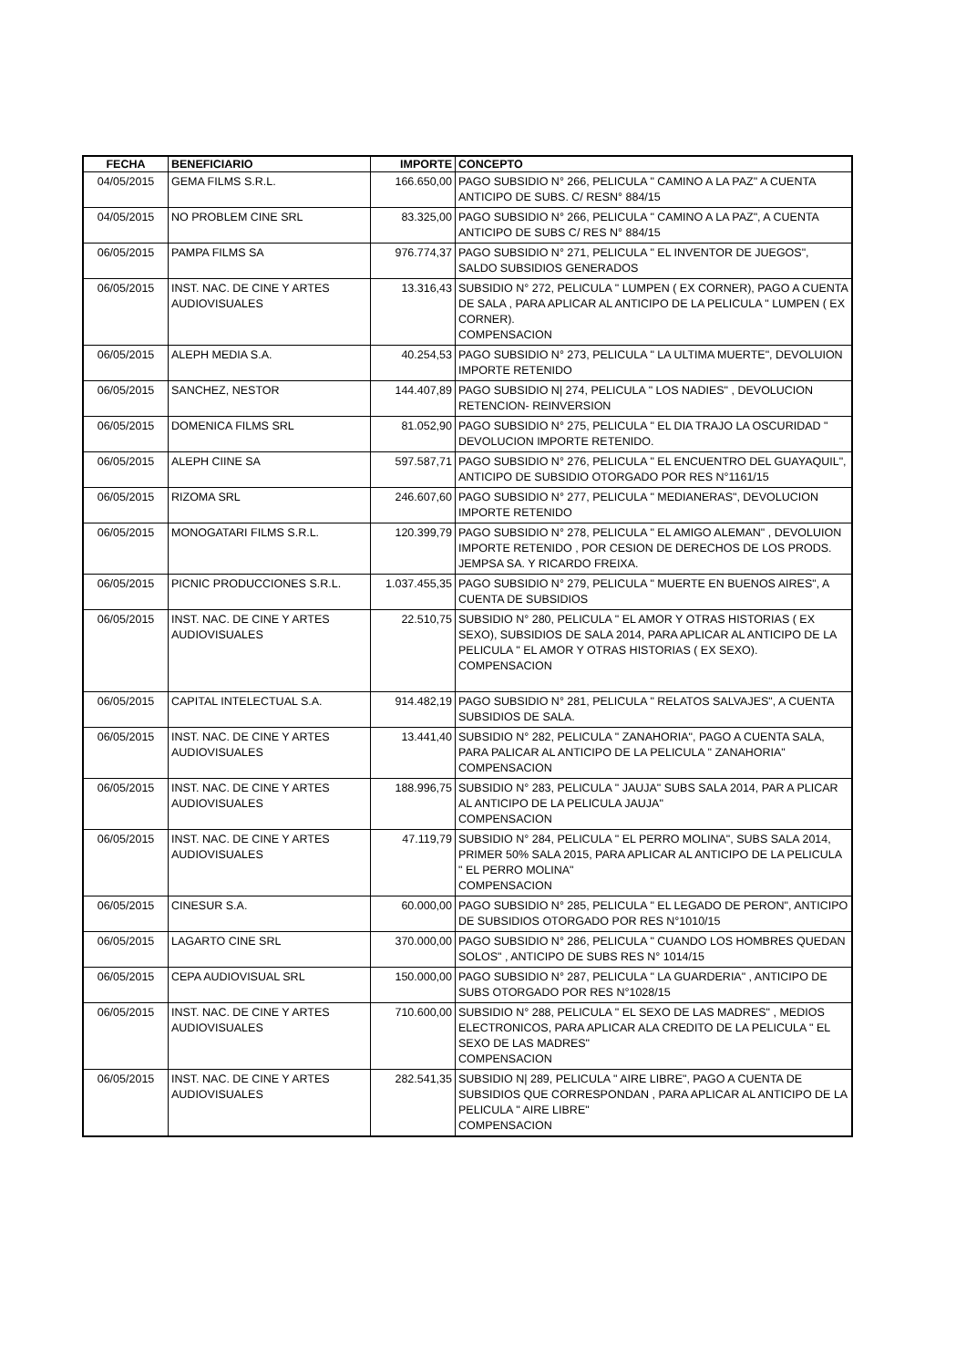| FECHA | BENEFICIARIO | IMPORTE | CONCEPTO |
| --- | --- | --- | --- |
| 04/05/2015 | GEMA FILMS S.R.L. | 166.650,00 | PAGO SUBSIDIO N° 266, PELICULA " CAMINO A LA PAZ" A CUENTA ANTICIPO DE SUBS. C/ RESN° 884/15 |
| 04/05/2015 | NO PROBLEM CINE SRL | 83.325,00 | PAGO SUBSIDIO N° 266, PELICULA " CAMINO A LA PAZ", A CUENTA ANTICIPO DE SUBS C/ RES N° 884/15 |
| 06/05/2015 | PAMPA FILMS SA | 976.774,37 | PAGO SUBSIDIO N° 271, PELICULA " EL INVENTOR DE JUEGOS", SALDO SUBSIDIOS GENERADOS |
| 06/05/2015 | INST. NAC. DE CINE Y ARTES AUDIOVISUALES | 13.316,43 | SUBSIDIO N° 272, PELICULA " LUMPEN ( EX CORNER), PAGO A CUENTA DE SALA , PARA APLICAR AL ANTICIPO DE LA PELICULA " LUMPEN ( EX CORNER). COMPENSACION |
| 06/05/2015 | ALEPH MEDIA S.A. | 40.254,53 | PAGO SUBSIDIO N° 273, PELICULA " LA ULTIMA MUERTE", DEVOLUION IMPORTE RETENIDO |
| 06/05/2015 | SANCHEZ, NESTOR | 144.407,89 | PAGO SUBSIDIO N/ 274, PELICULA " LOS NADIES" , DEVOLUCION RETENCION- REINVERSION |
| 06/05/2015 | DOMENICA FILMS SRL | 81.052,90 | PAGO SUBSIDIO N° 275, PELICULA " EL DIA TRAJO LA OSCURIDAD " DEVOLUCION IMPORTE RETENIDO. |
| 06/05/2015 | ALEPH CIINE SA | 597.587,71 | PAGO SUBSIDIO N° 276, PELICULA " EL ENCUENTRO DEL GUAYAQUIL", ANTICIPO DE SUBSIDIO OTORGADO POR RES N°1161/15 |
| 06/05/2015 | RIZOMA SRL | 246.607,60 | PAGO SUBSIDIO N° 277, PELICULA " MEDIANERAS", DEVOLUCION IMPORTE RETENIDO |
| 06/05/2015 | MONOGATARI FILMS S.R.L. | 120.399,79 | PAGO SUBSIDIO N° 278, PELICULA " EL AMIGO ALEMAN" , DEVOLUION IMPORTE RETENIDO , POR CESION DE DERECHOS DE LOS PRODS. JEMPSA SA. Y RICARDO FREIXA. |
| 06/05/2015 | PICNIC PRODUCCIONES S.R.L. | 1.037.455,35 | PAGO SUBSIDIO N° 279, PELICULA " MUERTE EN BUENOS AIRES", A CUENTA DE SUBSIDIOS |
| 06/05/2015 | INST. NAC. DE CINE Y ARTES AUDIOVISUALES | 22.510,75 | SUBSIDIO N° 280, PELICULA " EL AMOR Y OTRAS HISTORIAS ( EX SEXO), SUBSIDIOS DE SALA 2014, PARA APLICAR AL ANTICIPO DE LA PELICULA " EL AMOR Y OTRAS HISTORIAS ( EX SEXO). COMPENSACION |
| 06/05/2015 | CAPITAL INTELECTUAL S.A. | 914.482,19 | PAGO SUBSIDIO N° 281, PELICULA " RELATOS SALVAJES", A CUENTA SUBSIDIOS DE SALA. |
| 06/05/2015 | INST. NAC. DE CINE Y ARTES AUDIOVISUALES | 13.441,40 | SUBSIDIO N° 282, PELICULA " ZANAHORIA", PAGO A CUENTA SALA, PARA PALICAR AL ANTICIPO DE LA PELICULA " ZANAHORIA" COMPENSACION |
| 06/05/2015 | INST. NAC. DE CINE Y ARTES AUDIOVISUALES | 188.996,75 | SUBSIDIO N° 283, PELICULA " JAUJA" SUBS SALA 2014, PAR A PLICAR AL ANTICIPO DE LA PELICULA JAUJA" COMPENSACION |
| 06/05/2015 | INST. NAC. DE CINE Y ARTES AUDIOVISUALES | 47.119,79 | SUBSIDIO N° 284, PELICULA " EL PERRO MOLINA", SUBS SALA 2014, PRIMER 50% SALA 2015, PARA APLICAR AL ANTICIPO DE LA PELICULA " EL PERRO MOLINA" COMPENSACION |
| 06/05/2015 | CINESUR S.A. | 60.000,00 | PAGO SUBSIDIO N° 285, PELICULA " EL LEGADO DE PERON", ANTICIPO DE SUBSIDIOS OTORGADO POR RES N°1010/15 |
| 06/05/2015 | LAGARTO CINE SRL | 370.000,00 | PAGO SUBSIDIO N° 286, PELICULA " CUANDO LOS HOMBRES QUEDAN SOLOS" , ANTICIPO DE SUBS RES N° 1014/15 |
| 06/05/2015 | CEPA AUDIOVISUAL SRL | 150.000,00 | PAGO SUBSIDIO N° 287, PELICULA " LA GUARDERIA" , ANTICIPO DE SUBS OTORGADO POR RES N°1028/15 |
| 06/05/2015 | INST. NAC. DE CINE Y ARTES AUDIOVISUALES | 710.600,00 | SUBSIDIO N° 288, PELICULA " EL SEXO DE LAS MADRES" , MEDIOS ELECTRONICOS, PARA APLICAR ALA CREDITO DE LA PELICULA " EL SEXO DE LAS MADRES" COMPENSACION |
| 06/05/2015 | INST. NAC. DE CINE Y ARTES AUDIOVISUALES | 282.541,35 | SUBSIDIO N/ 289, PELICULA " AIRE LIBRE", PAGO A CUENTA DE SUBSIDIOS QUE CORRESPONDAN , PARA APLICAR AL ANTICIPO DE LA PELICULA " AIRE LIBRE" COMPENSACION |